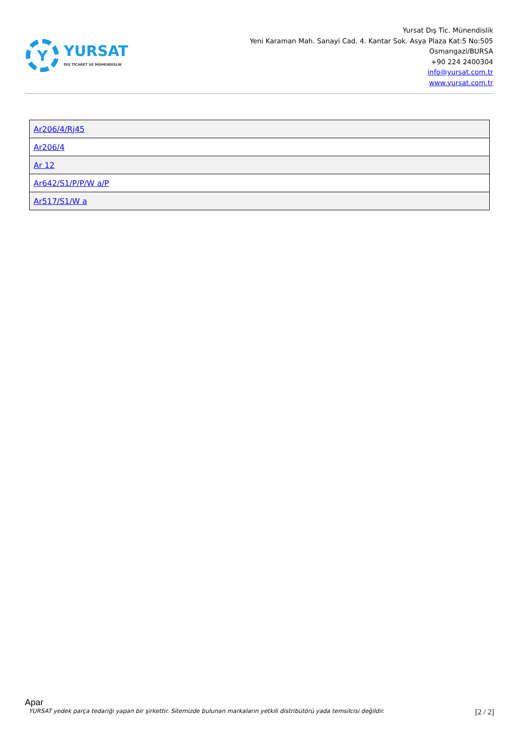Y
YURSAT
DIŞ TİCARET VE MÜHENDİSLİK
Yursat Dış Tic. Münendislik
Yeni Karaman Mah. Sanayi Cad. 4. Kantar Sok. Asya Plaza Kat:5 No:505
Osmangazi/BURSA
+90 224 2400304
info@yursat.com.tr
www.yursat.com.tr
| Ar206/4/Rj45 |
| Ar206/4 |
| Ar 12 |
| Ar642/S1/P/P/W a/P |
| Ar517/S1/W a |
Apar
YURSAT yedek parça tedariği yapan bir şirkettir. Sitemizde bulunan markaların yetkili distribütörü yada temsilcisi değildir. [2 / 2]